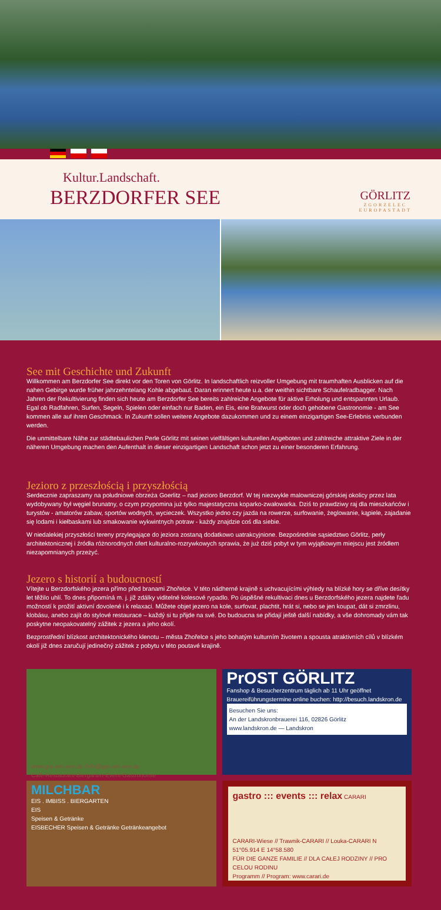Kultur.Landschaft.
BERZDORFER SEE
GÖRLITZ
ZGORZELEC
EUROPASTADT
See mit Geschichte und Zukunft
Willkommen am Berzdorfer See direkt vor den Toren von Görlitz. In landschaftlich reizvoller Umgebung mit traumhaften Ausblicken auf die nahen Gebirge wurde früher jahrzehntelang Kohle abgebaut. Daran erinnert heute u.a. der weithin sichtbare Schaufelradbagger. Nach Jahren der Rekultivierung finden sich heute am Berzdorfer See bereits zahlreiche Angebote für aktive Erholung und entspannten Urlaub. Egal ob Radfahren, Surfen, Segeln, Spielen oder einfach nur Baden, ein Eis, eine Bratwurst oder doch gehobene Gastronomie - am See kommen alle auf ihren Geschmack. In Zukunft sollen weitere Angebote dazukommen und zu einem einzigartigen See-Erlebnis verbunden werden.
Die unmittelbare Nähe zur städtebaulichen Perle Görlitz mit seinen vielfältigen kulturellen Angeboten und zahlreiche attraktive Ziele in der näheren Umgebung machen den Aufenthalt in dieser einzigartigen Landschaft schon jetzt zu einer besonderen Erfahrung.
Jezioro z przeszłością i przyszłością
Serdecznie zapraszamy na południowe obrzeża Goerlitz – nad jezioro Berzdorf. W tej niezwykle malowniczej górskiej okolicy przez lata wydobywany był węgiel brunatny, o czym przypomina już tylko majestatyczna koparko-zwałowarka. Dziś to prawdziwy raj dla mieszkańców i turystów - amatorów zabaw, sportów wodnych, wycieczek. Wszystko jedno czy jazda na rowerze, surfowanie, żeglowanie, kąpiele, zajadanie się lodami i kiełbaskami lub smakowanie wykwintnych potraw - każdy znajdzie coś dla siebie.
W niedalekiej przyszłości tereny przylegające do jeziora zostaną dodatkowo uatrakcyjnione. Bezpośrednie sąsiedztwo Görlitz, perły architektonicznej i źródła różnorodnych ofert kulturalno-rozrywkowych sprawia, że już dziś pobyt w tym wyjątkowym miejscu jest źródłem niezapomnianych przeżyć.
Jezero s historií a budoucností
Vítejte u Berzdorfského jezera přímo před branami Zhořelce. V této nádherné krajině s uchvacujícími výhledy na blízké hory se dříve desítky let těžilo uhlí. To dnes připomíná m. j. již zdálky viditelné kolesové rypadlo. Po úspěšné rekultivaci dnes u Berzdorfského jezera najdete řadu možností k prožití aktivní dovolené i k relaxaci. Můžete objet jezero na kole, surfovat, plachtit, hrát si, nebo se jen koupat, dát si zmrzlinu, klobásu, anebo zajít do stylové restaurace – každý si tu přijde na své. Do budoucna se přidají ještě další nabídky, a vše dohromady vám tak poskytne neopakovatelný zážitek z jezera a jeho okolí.
Bezprostřední blízkost architektonického klenotu – města Zhořelce s jeho bohatým kulturním životem a spousta atraktivních cílů v blízkém okolí již dnes zaručují jedinečný zážitek z pobytu v této poutavé krajině.
www.gut-am-see.de /info@gut-am-see.de
Café-Restaurant-Biergarten-Event-Gastronomie
PrOST GÖRLITZ
Fanshop & Besucherzentrum täglich ab 11 Uhr geöffnet
Brauereiführungstermine online buchen: http://besuch.landskron.de
Besuchen Sie uns:
An der Landskronbrauerei 116, 02826 Görlitz
www.landskron.de — Landskron
MILCHBAR
EIS . IMBISS . BIERGARTEN
EIS
Speisen & Getränke
EISBECHER Speisen & Getränke Getränkeangebot
gastro ::: events ::: relax CARARI
CARARI-Wiese // Trawnik-CARARI // Louka-CARARI N 51°05.914 E 14°58.580
FÜR DIE GANZE FAMILIE // DLA CAŁEJ RODZINY // PRO CELOU RODINU
Programm // Program: www.carari.de